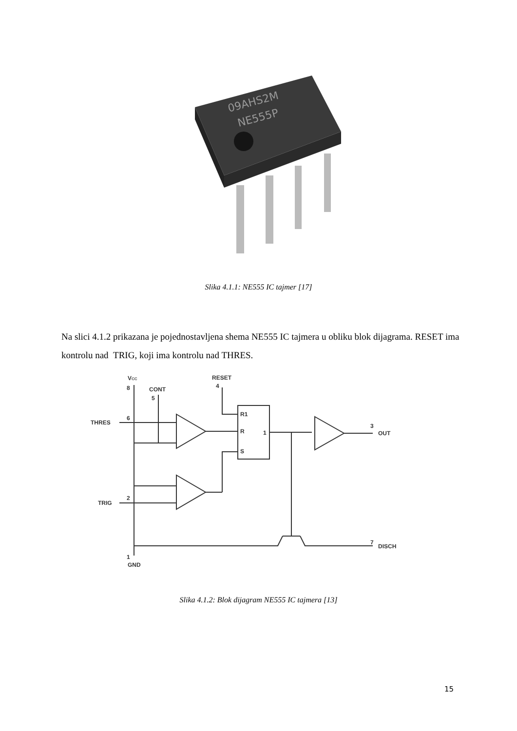09AHS2M
NE555P
Slika 4.1.1: NE555 IC tajmer [17]
Na slici 4.1.2 prikazana je pojednostavljena shema NE555 IC tajmera u obliku blok dijagrama. RESET ima kontrolu nad TRIG, koji ima kontrolu nad THRES.
VCC
8
CONT
5
RESET
4
THRES
6
TRIG
2
R1
R
S
1
3
OUT
7
DISCH
1
GND
Slika 4.1.2: Blok dijagram NE555 IC tajmera [13]
15